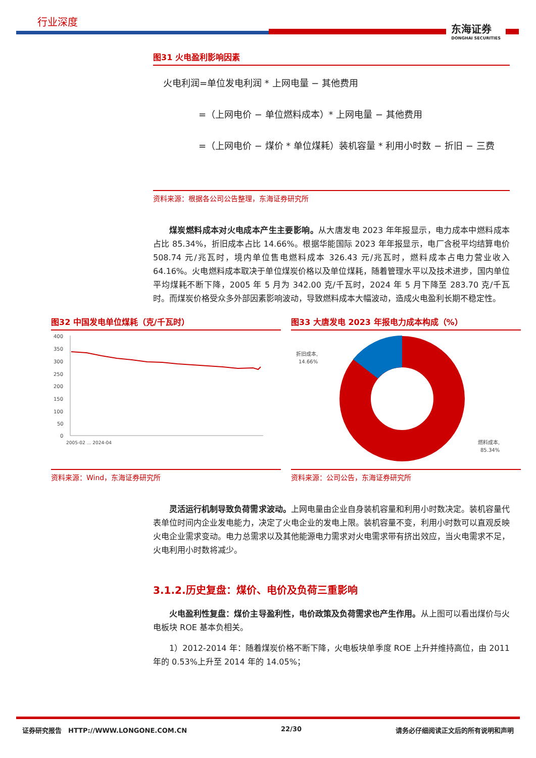行业深度
东海证券
DONGHAI SECURITIES
图31 火电盈利影响因素
火电利润=单位发电利润 * 上网电量 − 其他费用
=（上网电价 − 单位燃料成本）* 上网电量 − 其他费用
=（上网电价 − 煤价 * 单位煤耗）装机容量 * 利用小时数 − 折旧 − 三费
资料来源：根据各公司公告整理，东海证券研究所
煤炭燃料成本对火电成本产生主要影响。从大唐发电 2023 年年报显示，电力成本中燃料成本占比 85.34%，折旧成本占比 14.66%。根据华能国际 2023 年年报显示，电厂含税平均结算电价 508.74 元/兆瓦时，境内单位售电燃料成本 326.43 元/兆瓦时，燃料成本占电力营业收入 64.16%。火电燃料成本取决于单位煤炭价格以及单位煤耗，随着管理水平以及技术进步，国内单位平均煤耗不断下降，2005 年 5 月为 342.00 克/千瓦时，2024 年 5 月下降至 283.70 克/千瓦时。而煤炭价格受众多外部因素影响波动，导致燃料成本大幅波动，造成火电盈利长期不稳定性。
图32 中国发电单位煤耗（克/千瓦时）
400
350
300
250
200
150
100
50
0
2005-02 … 2024-04
资料来源：Wind，东海证券研究所
图33 大唐发电 2023 年报电力成本构成（%）
折旧成本,
14.66%
燃料成本,
85.34%
资料来源：公司公告，东海证券研究所
灵活运行机制导致负荷需求波动。上网电量由企业自身装机容量和利用小时数决定。装机容量代表单位时间内企业发电能力，决定了火电企业的发电上限。装机容量不变，利用小时数可以直观反映火电企业需求变动。电力总需求以及其他能源电力需求对火电需求带有挤出效应，当火电需求不足，火电利用小时数将减少。
3.1.2.历史复盘：煤价、电价及负荷三重影响
火电盈利性复盘：煤价主导盈利性，电价政策及负荷需求也产生作用。从上图可以看出煤价与火电板块 ROE 基本负相关。
1）2012-2014 年：随着煤炭价格不断下降，火电板块单季度 ROE 上升并维持高位，由 2011 年的 0.53%上升至 2014 年的 14.05%；
证券研究报告　HTTP://WWW.LONGONE.COM.CN 22/30 请务必仔细阅读正文后的所有说明和声明